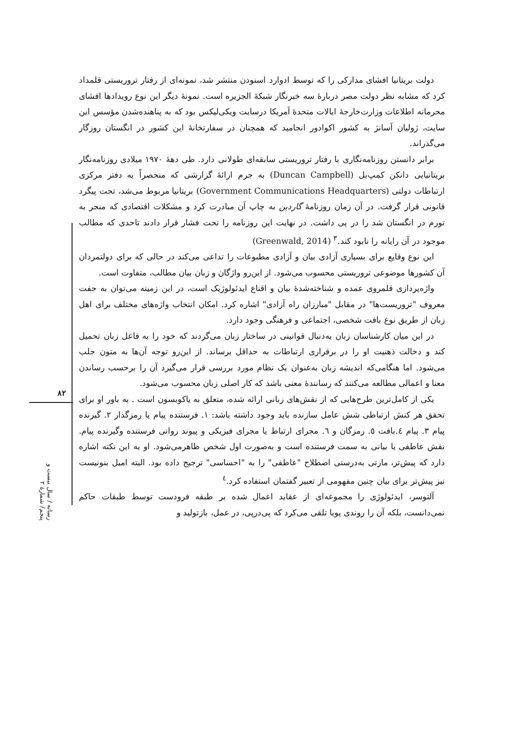۸۲
رسانه / سال بیست و پنجم/ شمارهٔ ۲
دولت بریتانیا افشای مدارکی را که توسط ادوارد اسنودن منتشر شد، نمونه‌ای از رفتار تروریستی قلمداد کرد که مشابه نظر دولت مصر دربارهٔ سه خبرنگار شبکهٔ الجزیره است. نمونهٔ دیگر این نوع رویدادها افشای محرمانه اطلاعات وزارت‌خارجهٔ ایالات متحدهٔ آمریکا درسایت ویکی‌لیکس بود که به پناهنده‌شدن مؤسس این سایت، ژولیان آسانژ به کشور اکوادور انجامید که همچنان در سفارتخانهٔ این کشور در انگستان روزگار می‌گذراند.
برابر دانستن روزنامه‌نگاری با رفتار تروریستی سابقه‌ای طولانی دارد. طی دههٔ ۱۹۷۰ میلادی روزنامه‌نگار بریتانیایی دانکن کمپ‌بل (Duncan Campbell) به جرم ارائهٔ گزارشی که منحصراً به دفتر مرکزی ارتباطات دولتی (Government Communications Headquarters) بریتانیا مربوط می‌شد، تحت پیگرد قانونی قرار گرفت. در آن زمان روزنامهٔ گاردین به چاپ آن مبادرت کرد و مشکلات اقتصادی که منجر به تورم در انگستان شد را در پی داشت. در نهایت این روزنامه را تحت فشار قرار دادند تاحدی که مطالب موجود در آن رایانه را نابود کند.<sup>۳</sup> (Greenwald, 2014)
این نوع وقایع برای بسیاری آزادی بیان و آزادی مطبوعات را تداعی می‌کند در حالی که برای دولتمردان آن کشورها موضوعی تروریستی محسوب می‌شود. از این‌رو واژگان و زبان بیان مطالب، متفاوت است.
واژه‌پردازی قلمروی عمده و شناخته‌شدهٔ بیان و اقناع ایدئولوژیک است، در این زمینه می‌توان به جفت معروف "تروریست‌ها" در مقابل "مبارزان راه آزادی" اشاره کرد. امکان انتخاب واژه‌های مختلف برای اهل زبان از طریق نوع بافت شخصی، اجتماعی و فرهنگی وجود دارد.
در این میان کارشناسان زبان به‌دنبال قوانینی در ساختار زبان می‌گردند که خود را به فاعل زبان تحمیل کند و دخالت ذهنیت او را در برقراری ارتباطات به حداقل برساند. از این‌رو توجه آن‌ها به متون جلب می‌شود. اما هنگامی‌که اندیشه زبان به‌عنوان یک نظام مورد بررسی قرار می‌گیرد آن را برحسب رساندن معنا و اعمالی مطالعه می‌کنند که رسانندهٔ معنی باشد که کار اصلی زبان محسوب می‌شود.
یکی از کامل‌ترین طرح‌هایی که از نقش‌های زبانی ارائه شده، متعلق به یاکوبسون است . به باور او برای تحقق هر کنش ارتباطی شش عامل سازنده باید وجود داشته باشد: ۱. فرستنده پیام یا رمزگذار ۲. گیرنده پیام ۳. پیام ٤.بافت ٥. رمزگان و ٦. مجرای ارتباط یا مجرای فیزیکی و پیوند روانی فرستنده وگیرنده پیام. نقش عاطفی یا بیانی به سمت فرستنده است و به‌صورت اول شخص ظاهرمی‌شود. او به این نکته اشاره دارد که پیش‌تر، مارتی به‌درستی اصطلاح "عاطفی" را به "احساسی" ترجیح داده بود. البته امیل بنونیست نیز پیش‌تر برای بیان چنین مفهومی از تعبیر گفتمان استفاده کرد.<sup>٤</sup>
آلتوسر، ایدئولوژی را مجموعه‌ای از عقاید اعمال شده بر طبقه فرودست توسط طبقات حاکم نمی‌دانست، بلکه آن را روندی پویا تلقی می‌کرد که پی‌درپی، در عمل، بازتولید و